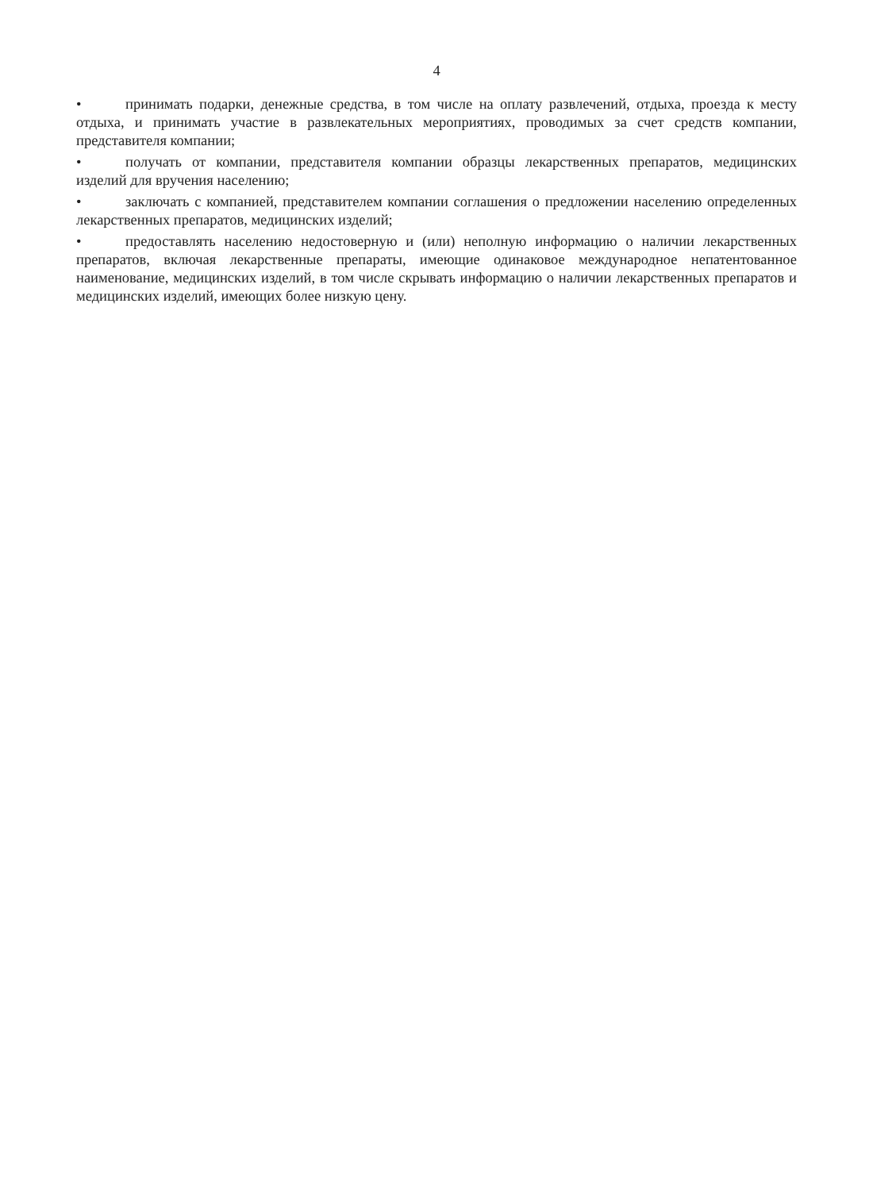4
• принимать подарки, денежные средства, в том числе на оплату развлечений, отдыха, проезда к месту отдыха, и принимать участие в развлекательных мероприятиях, проводимых за счет средств компании, представителя компании;
• получать от компании, представителя компании образцы лекарственных препаратов, медицинских изделий для вручения населению;
• заключать с компанией, представителем компании соглашения о предложении населению определенных лекарственных препаратов, медицинских изделий;
• предоставлять населению недостоверную и (или) неполную информацию о наличии лекарственных препаратов, включая лекарственные препараты, имеющие одинаковое международное непатентованное наименование, медицинских изделий, в том числе скрывать информацию о наличии лекарственных препаратов и медицинских изделий, имеющих более низкую цену.